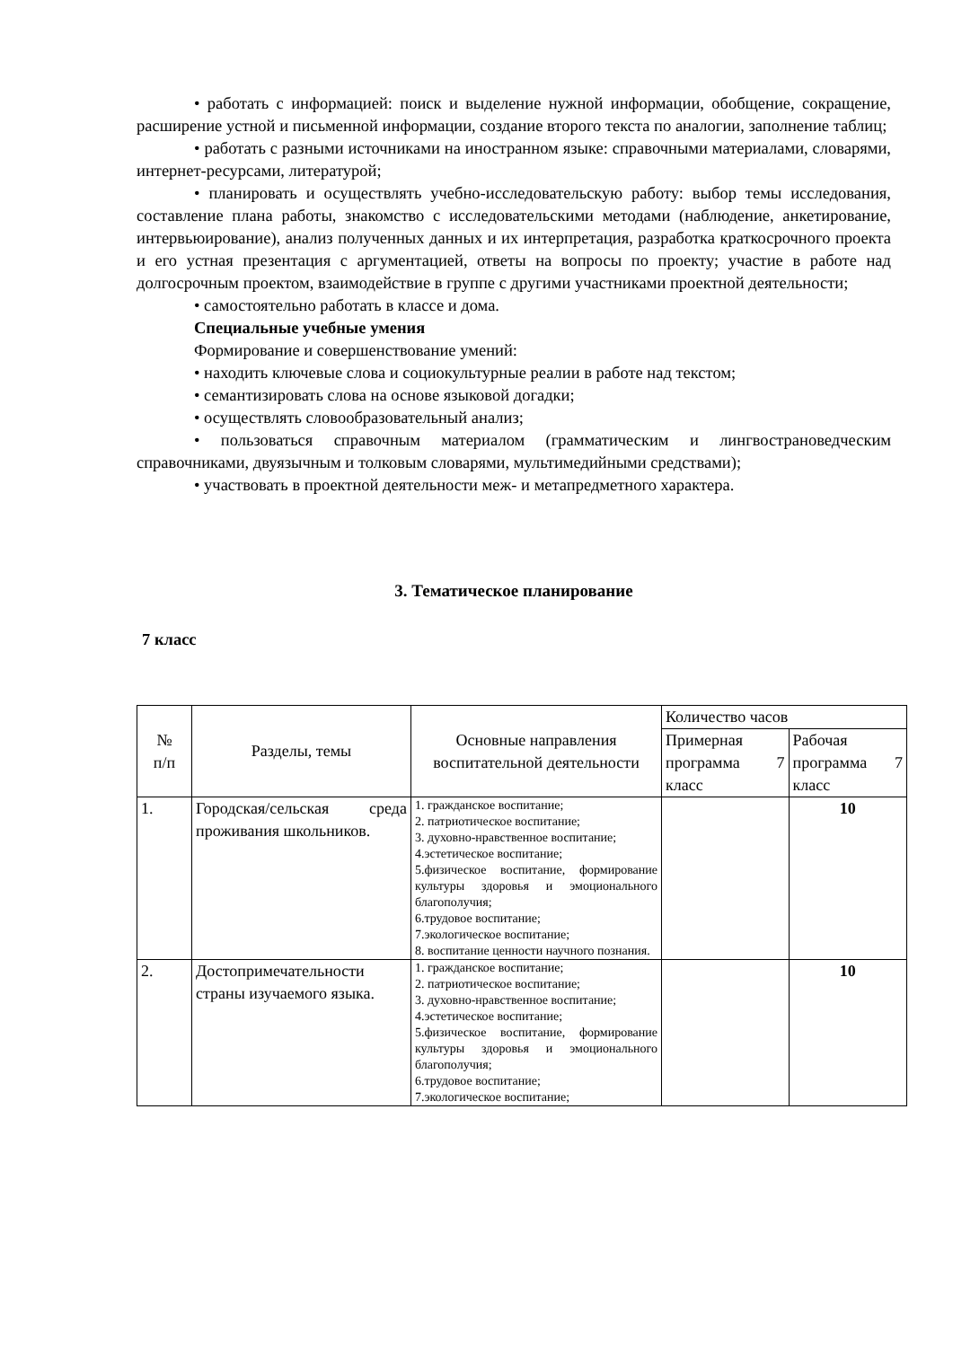• работать с информацией: поиск и выделение нужной информации, обобщение, сокращение, расширение устной и письменной информации, создание второго текста по аналогии, заполнение таблиц;
• работать с разными источниками на иностранном языке: справочными материалами, словарями, интернет-ресурсами, литературой;
• планировать и осуществлять учебно-исследовательскую работу: выбор темы исследования, составление плана работы, знакомство с исследовательскими методами (наблюдение, анкетирование, интервьюирование), анализ полученных данных и их интерпретация, разработка краткосрочного проекта и его устная презентация с аргументацией, ответы на вопросы по проекту; участие в работе над долгосрочным проектом, взаимодействие в группе с другими участниками проектной деятельности;
• самостоятельно работать в классе и дома.
Специальные учебные умения
Формирование и совершенствование умений:
• находить ключевые слова и социокультурные реалии в работе над текстом;
• семантизировать слова на основе языковой догадки;
• осуществлять словообразовательный анализ;
• пользоваться справочным материалом (грамматическим и лингвострановедческим справочниками, двуязычным и толковым словарями, мультимедийными средствами);
• участвовать в проектной деятельности меж- и метапредметного характера.
3. Тематическое планирование
7 класс
| № п/п | Разделы, темы | Основные направления воспитательной деятельности | Количество часов | |
| | | | Примерная программа 7 класс | Рабочая программа 7 класс |
| 1. | Городская/сельская среда проживания школьников. | 1. гражданское воспитание; 2. патриотическое воспитание; 3. духовно-нравственное воспитание; 4.эстетическое воспитание; 5.физическое воспитание, формирование культуры здоровья и эмоционального благополучия; 6.трудовое воспитание; 7.экологическое воспитание; 8. воспитание ценности научного познания. | | 10 |
| 2. | Достопримечательности страны изучаемого языка. | 1. гражданское воспитание; 2. патриотическое воспитание; 3. духовно-нравственное воспитание; 4.эстетическое воспитание; 5.физическое воспитание, формирование культуры здоровья и эмоционального благополучия; 6.трудовое воспитание; 7.экологическое воспитание; | | 10 |